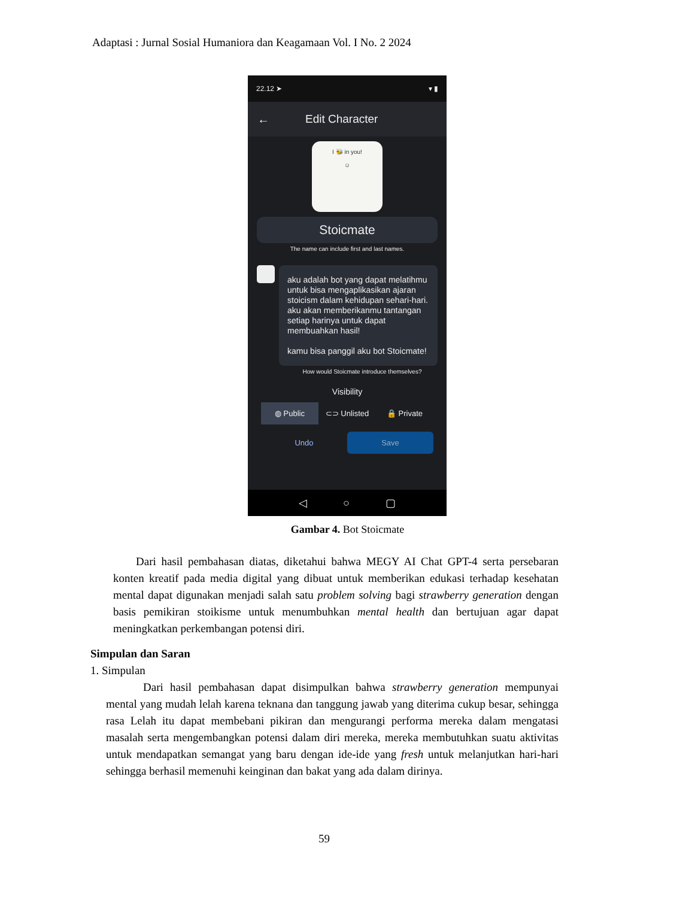Adaptasi : Jurnal Sosial Humaniora dan Keagamaan Vol. I No. 2 2024
22.12 ➤ ▾ ▮
← Edit Character
I 🐝 in you!
☺
Stoicmate
The name can include first and last names.
aku adalah bot yang dapat melatihmu untuk bisa mengaplikasikan ajaran stoicism dalam kehidupan sehari-hari. aku akan memberikanmu tantangan setiap harinya untuk dapat membuahkan hasil!
kamu bisa panggil aku bot Stoicmate!
How would Stoicmate introduce themselves?
Visibility
◍ Public ⊂⊃ Unlisted 🔒 Private
Undo
Save
◁ ○ ▢
Gambar 4. Bot Stoicmate
Dari hasil pembahasan diatas, diketahui bahwa MEGY AI Chat GPT-4 serta persebaran konten kreatif pada media digital yang dibuat untuk memberikan edukasi terhadap kesehatan mental dapat digunakan menjadi salah satu problem solving bagi strawberry generation dengan basis pemikiran stoikisme untuk menumbuhkan mental health dan bertujuan agar dapat meningkatkan perkembangan potensi diri.
Simpulan dan Saran
1. Simpulan
Dari hasil pembahasan dapat disimpulkan bahwa strawberry generation mempunyai mental yang mudah lelah karena teknana dan tanggung jawab yang diterima cukup besar, sehingga rasa Lelah itu dapat membebani pikiran dan mengurangi performa mereka dalam mengatasi masalah serta mengembangkan potensi dalam diri mereka, mereka membutuhkan suatu aktivitas untuk mendapatkan semangat yang baru dengan ide-ide yang fresh untuk melanjutkan hari-hari sehingga berhasil memenuhi keinginan dan bakat yang ada dalam dirinya.
59